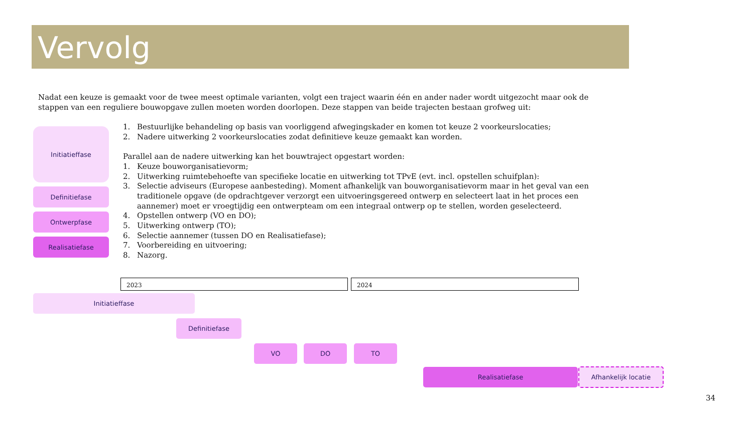Vervolg
Nadat een keuze is gemaakt voor de twee meest optimale varianten, volgt een traject waarin één en ander nader wordt uitgezocht maar ook de stappen van een reguliere bouwopgave zullen moeten worden doorlopen. Deze stappen van beide trajecten bestaan grofweg uit:
Initiatieffase
Definitiefase
Ontwerpfase
Realisatiefase
1. Bestuurlijke behandeling op basis van voorliggend afwegingskader en komen tot keuze 2 voorkeurslocaties;
2. Nadere uitwerking 2 voorkeurslocaties zodat definitieve keuze gemaakt kan worden.
Parallel aan de nadere uitwerking kan het bouwtraject opgestart worden:
1. Keuze bouworganisatievorm;
2. Uitwerking ruimtebehoefte van specifieke locatie en uitwerking tot TPvE (evt. incl. opstellen schuifplan):
3. Selectie adviseurs (Europese aanbesteding). Moment afhankelijk van bouworganisatievorm maar in het geval van een traditionele opgave (de opdrachtgever verzorgt een uitvoeringsgereed ontwerp en selecteert laat in het proces een aannemer) moet er vroegtijdig een ontwerpteam om een integraal ontwerp op te stellen, worden geselecteerd.
4. Opstellen ontwerp (VO en DO);
5. Uitwerking ontwerp (TO);
6. Selectie aannemer (tussen DO en Realisatiefase);
7. Voorbereiding en uitvoering;
8. Nazorg.
2023 2024
Initiatieffase
Definitiefase
VO DO TO
Realisatiefase Afhankelijk locatie
34